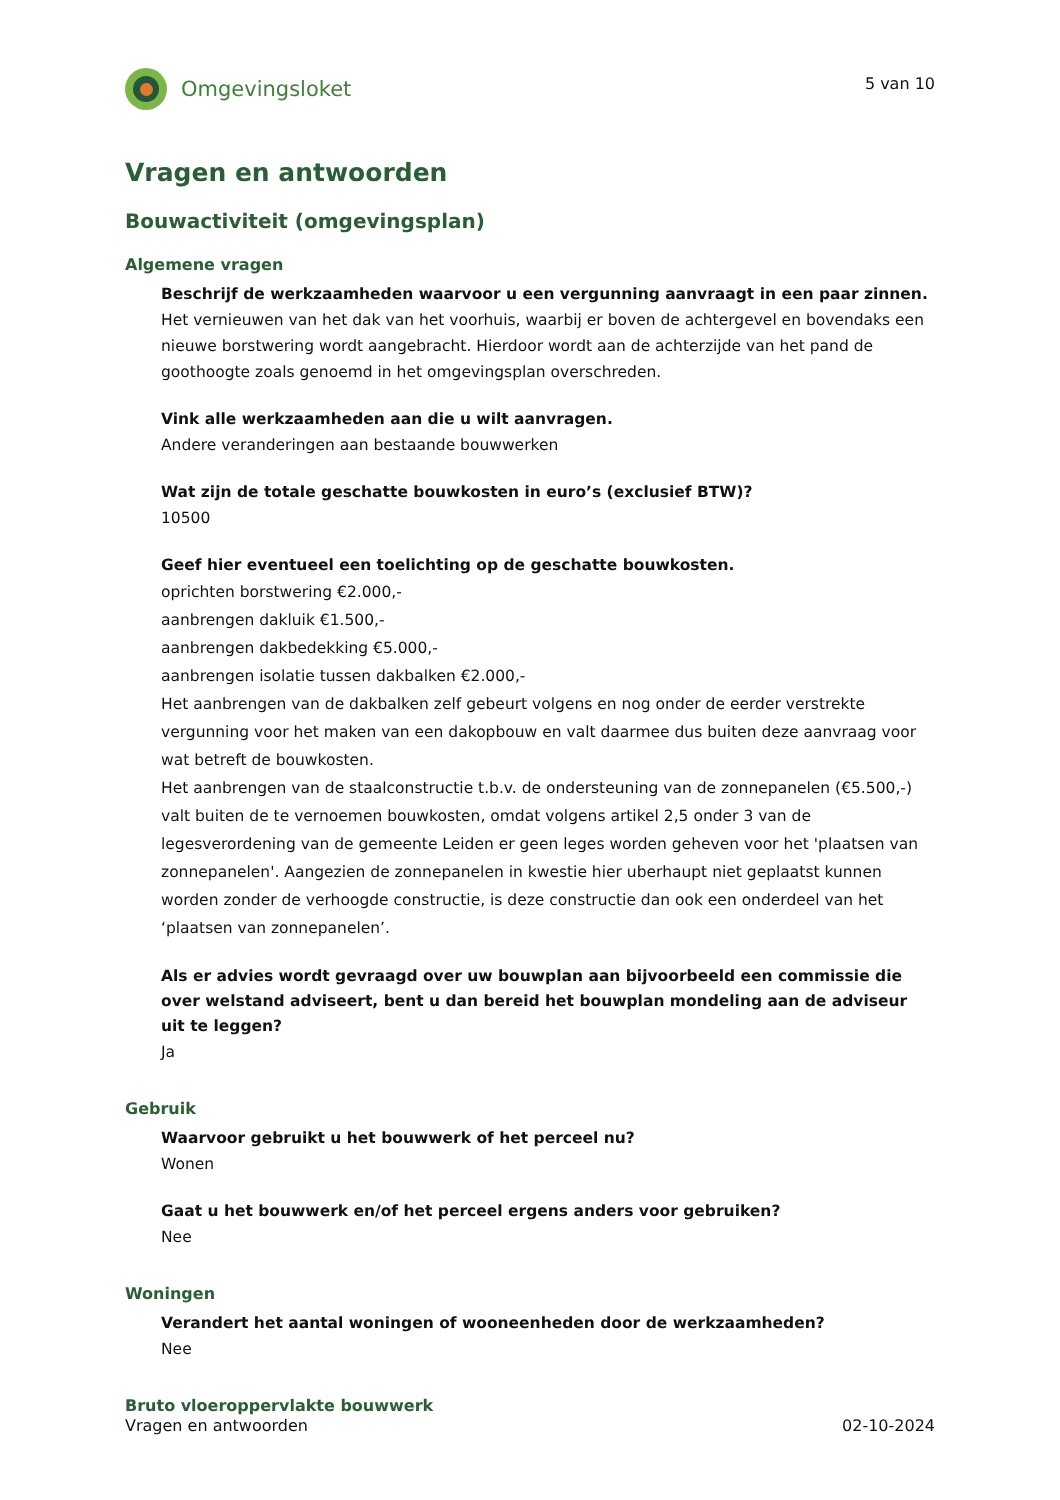Omgevingsloket
5 van 10
Vragen en antwoorden
Bouwactiviteit (omgevingsplan)
Algemene vragen
Beschrijf de werkzaamheden waarvoor u een vergunning aanvraagt in een paar zinnen.
Het vernieuwen van het dak van het voorhuis, waarbij er boven de achtergevel en bovendaks een nieuwe borstwering wordt aangebracht. Hierdoor wordt aan de achterzijde van het pand de goothoogte zoals genoemd in het omgevingsplan overschreden.
Vink alle werkzaamheden aan die u wilt aanvragen.
Andere veranderingen aan bestaande bouwwerken
Wat zijn de totale geschatte bouwkosten in euro’s (exclusief BTW)?
10500
Geef hier eventueel een toelichting op de geschatte bouwkosten.
oprichten borstwering €2.000,-
aanbrengen dakluik €1.500,-
aanbrengen dakbedekking €5.000,-
aanbrengen isolatie tussen dakbalken €2.000,-
Het aanbrengen van de dakbalken zelf gebeurt volgens en nog onder de eerder verstrekte vergunning voor het maken van een dakopbouw en valt daarmee dus buiten deze aanvraag voor wat betreft de bouwkosten.
Het aanbrengen van de staalconstructie t.b.v. de ondersteuning van de zonnepanelen (€5.500,-) valt buiten de te vernoemen bouwkosten, omdat volgens artikel 2,5 onder 3 van de legesverordening van de gemeente Leiden er geen leges worden geheven voor het 'plaatsen van zonnepanelen'. Aangezien de zonnepanelen in kwestie hier uberhaupt niet geplaatst kunnen worden zonder de verhoogde constructie, is deze constructie dan ook een onderdeel van het ‘plaatsen van zonnepanelen’.
Als er advies wordt gevraagd over uw bouwplan aan bijvoorbeeld een commissie die over welstand adviseert, bent u dan bereid het bouwplan mondeling aan de adviseur uit te leggen?
Ja
Gebruik
Waarvoor gebruikt u het bouwwerk of het perceel nu?
Wonen
Gaat u het bouwwerk en/of het perceel ergens anders voor gebruiken?
Nee
Woningen
Verandert het aantal woningen of wooneenheden door de werkzaamheden?
Nee
Bruto vloeroppervlakte bouwwerk
Vragen en antwoorden 02-10-2024